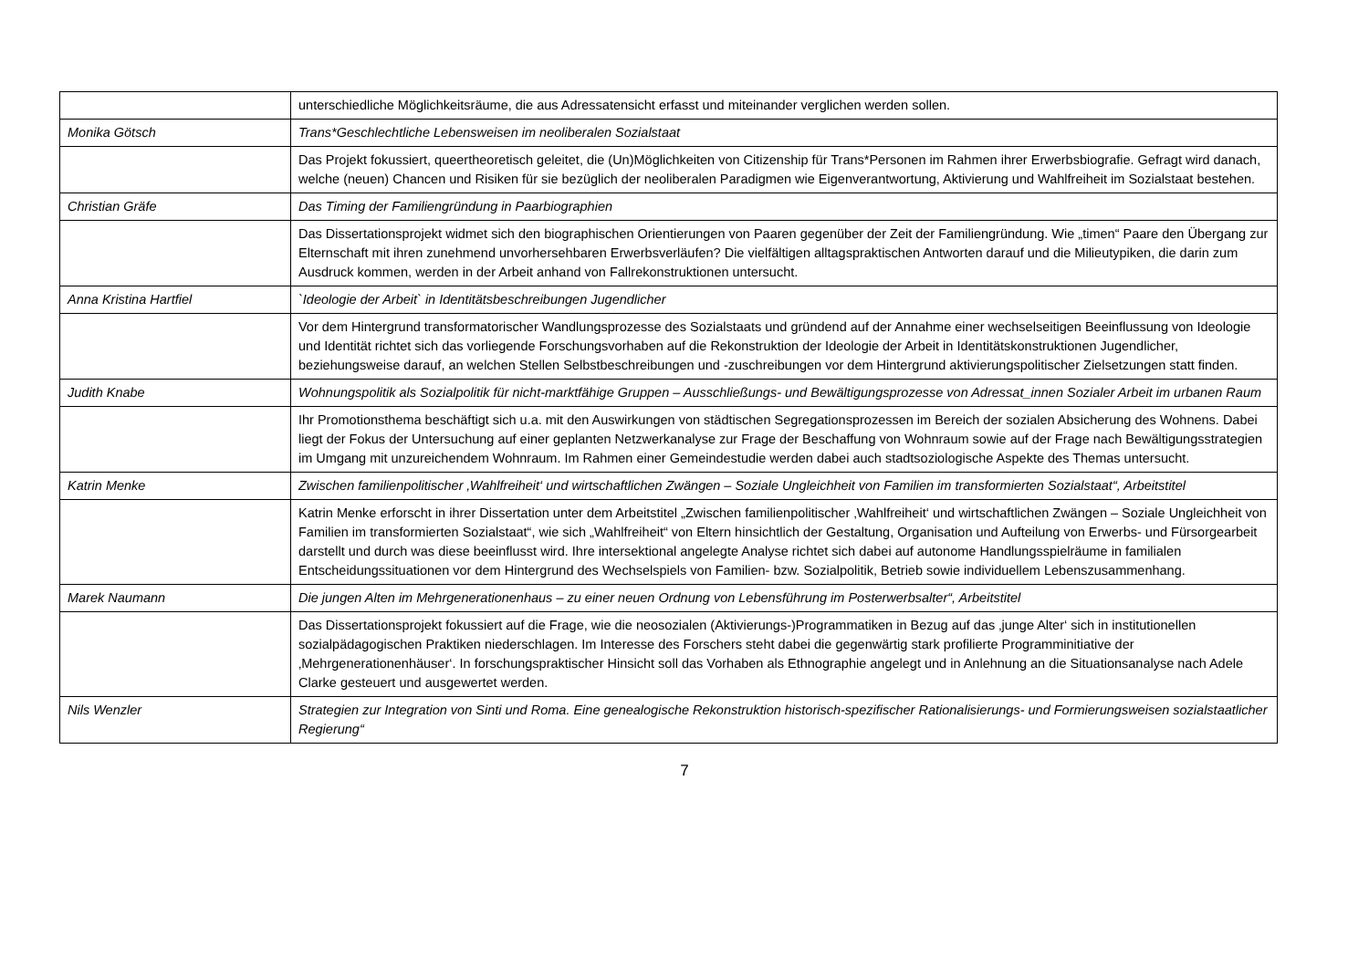| | unterschiedliche Möglichkeitsräume, die aus Adressatensicht erfasst und miteinander verglichen werden sollen. |
| Monika Götsch | Trans*Geschlechtliche Lebensweisen im neoliberalen Sozialstaat |
| | Das Projekt fokussiert, queertheoretisch geleitet, die (Un)Möglichkeiten von Citizenship für Trans*Personen im Rahmen ihrer Erwerbsbiografie. Gefragt wird danach, welche (neuen) Chancen und Risiken für sie bezüglich der neoliberalen Paradigmen wie Eigenverantwortung, Aktivierung und Wahlfreiheit im Sozialstaat bestehen. |
| Christian Gräfe | Das Timing der Familiengründung in Paarbiographien |
| | Das Dissertationsprojekt widmet sich den biographischen Orientierungen von Paaren gegenüber der Zeit der Familiengründung. Wie „timen“ Paare den Übergang zur Elternschaft mit ihren zunehmend unvorhersehbaren Erwerbsverläufen? Die vielfältigen alltagspraktischen Antworten darauf und die Milieutypiken, die darin zum Ausdruck kommen, werden in der Arbeit anhand von Fallrekonstruktionen untersucht. |
| Anna Kristina Hartfiel | `Ideologie der Arbeit` in Identitätsbeschreibungen Jugendlicher |
| | Vor dem Hintergrund transformatorischer Wandlungsprozesse des Sozialstaats und gründend auf der Annahme einer wechselseitigen Beeinflussung von Ideologie und Identität richtet sich das vorliegende Forschungsvorhaben auf die Rekonstruktion der Ideologie der Arbeit in Identitätskonstruktionen Jugendlicher, beziehungsweise darauf, an welchen Stellen Selbstbeschreibungen und -zuschreibungen vor dem Hintergrund aktivierungspolitischer Zielsetzungen statt finden. |
| Judith Knabe | Wohnungspolitik als Sozialpolitik für nicht-marktfähige Gruppen – Ausschließungs- und Bewältigungsprozesse von Adressat_innen Sozialer Arbeit im urbanen Raum |
| | Ihr Promotionsthema beschäftigt sich u.a. mit den Auswirkungen von städtischen Segregationsprozessen im Bereich der sozialen Absicherung des Wohnens. Dabei liegt der Fokus der Untersuchung auf einer geplanten Netzwerkanalyse zur Frage der Beschaffung von Wohnraum sowie auf der Frage nach Bewältigungsstrategien im Umgang mit unzureichendem Wohnraum. Im Rahmen einer Gemeindestudie werden dabei auch stadtsoziologische Aspekte des Themas untersucht. |
| Katrin Menke | Zwischen familienpolitischer ‚Wahlfreiheit‘ und wirtschaftlichen Zwängen – Soziale Ungleichheit von Familien im transformierten Sozialstaat“, Arbeitstitel |
| | Katrin Menke erforscht in ihrer Dissertation unter dem Arbeitstitel „Zwischen familienpolitischer ‚Wahlfreiheit‘ und wirtschaftlichen Zwängen – Soziale Ungleichheit von Familien im transformierten Sozialstaat“, wie sich „Wahlfreiheit“ von Eltern hinsichtlich der Gestaltung, Organisation und Aufteilung von Erwerbs- und Fürsorgearbeit darstellt und durch was diese beeinflusst wird. Ihre intersektional angelegte Analyse richtet sich dabei auf autonome Handlungsspielräume in familialen Entscheidungssituationen vor dem Hintergrund des Wechselspiels von Familien- bzw. Sozialpolitik, Betrieb sowie individuellem Lebenszusammenhang. |
| Marek Naumann | Die jungen Alten im Mehrgenerationenhaus – zu einer neuen Ordnung von Lebensführung im Posterwerbsalter“, Arbeitstitel |
| | Das Dissertationsprojekt fokussiert auf die Frage, wie die neosozialen (Aktivierungs-)Programmatiken in Bezug auf das ‚junge Alter‘ sich in institutionellen sozialpädagogischen Praktiken niederschlagen. Im Interesse des Forschers steht dabei die gegenwärtig stark profilierte Programminitiative der ‚Mehrgenerationenhäuser‘. In forschungspraktischer Hinsicht soll das Vorhaben als Ethnographie angelegt und in Anlehnung an die Situationsanalyse nach Adele Clarke gesteuert und ausgewertet werden. |
| Nils Wenzler | Strategien zur Integration von Sinti und Roma. Eine genealogische Rekonstruktion historisch-spezifischer Rationalisierungs- und Formierungsweisen sozialstaatlicher Regierung“ |
7